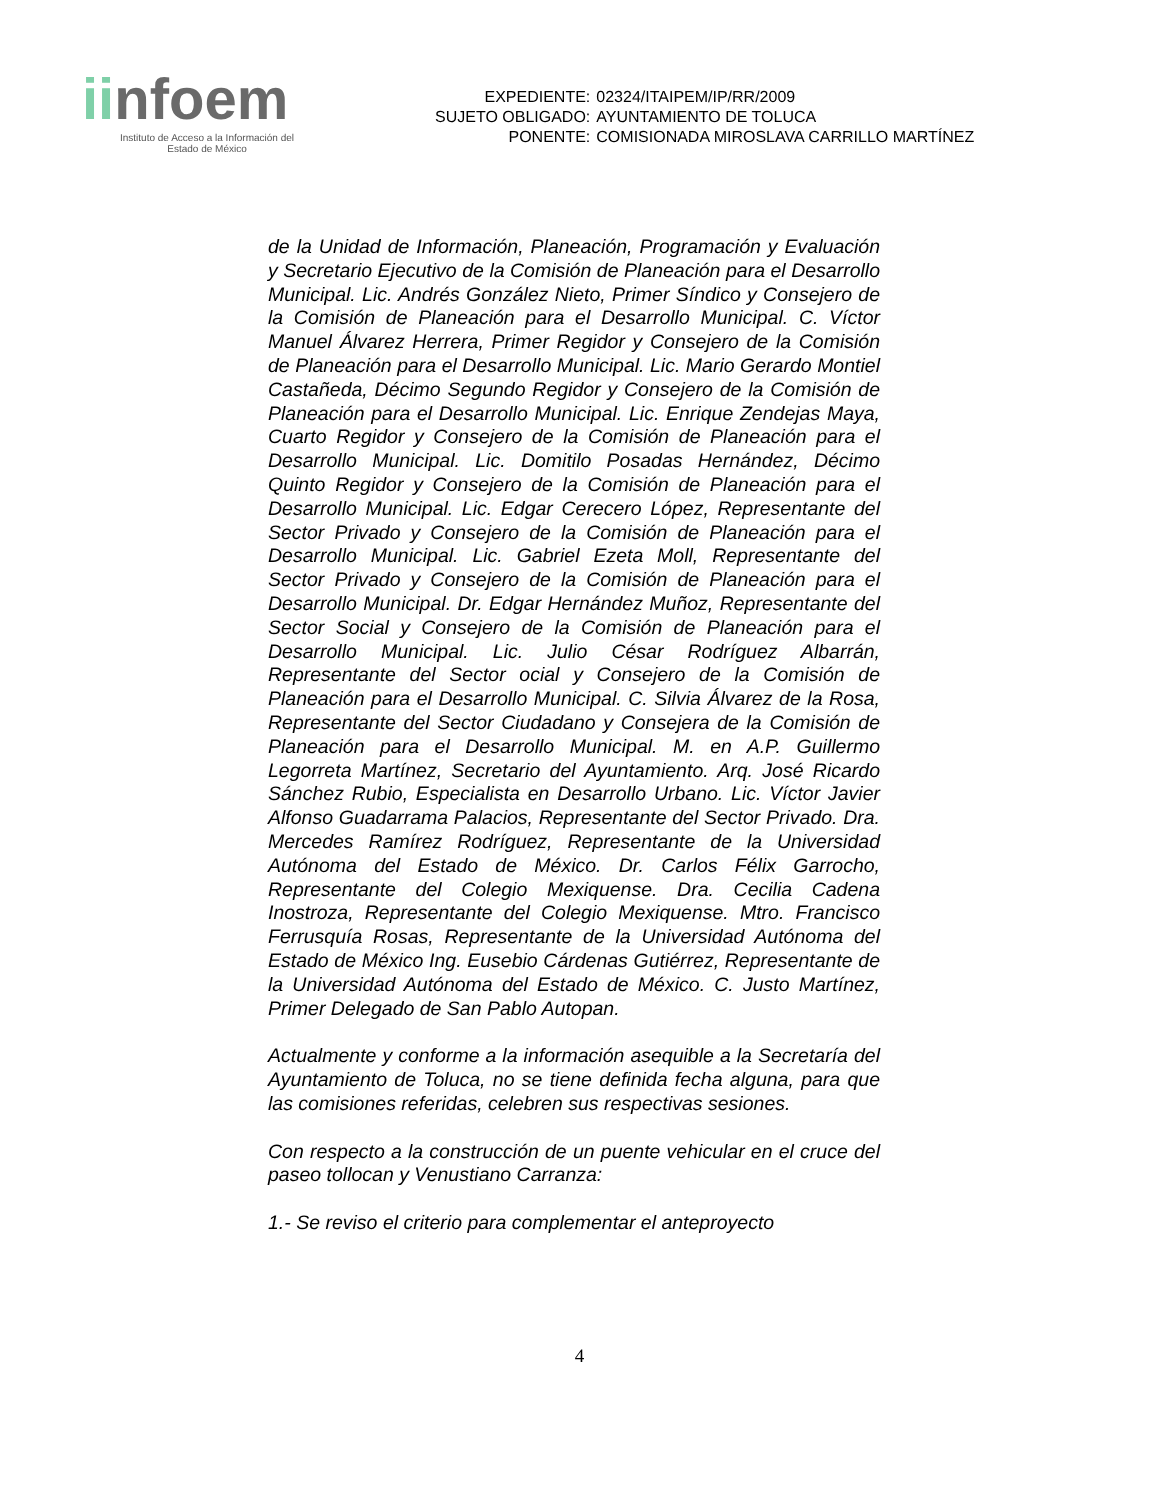iinfoem
Instituto de Acceso a la Información del
Estado de México
| EXPEDIENTE: | 02324/ITAIPEM/IP/RR/2009 |
| SUJETO OBLIGADO: | AYUNTAMIENTO DE TOLUCA |
| PONENTE: | COMISIONADA MIROSLAVA CARRILLO MARTÍNEZ |
de la Unidad de Información, Planeación, Programación y Evaluación y Secretario Ejecutivo de la Comisión de Planeación para el Desarrollo Municipal. Lic. Andrés González Nieto, Primer Síndico y Consejero de la Comisión de Planeación para el Desarrollo Municipal. C. Víctor Manuel Álvarez Herrera, Primer Regidor y Consejero de la Comisión de Planeación para el Desarrollo Municipal. Lic. Mario Gerardo Montiel Castañeda, Décimo Segundo Regidor y Consejero de la Comisión de Planeación para el Desarrollo Municipal. Lic. Enrique Zendejas Maya, Cuarto Regidor y Consejero de la Comisión de Planeación para el Desarrollo Municipal. Lic. Domitilo Posadas Hernández, Décimo Quinto Regidor y Consejero de la Comisión de Planeación para el Desarrollo Municipal. Lic. Edgar Cerecero López, Representante del Sector Privado y Consejero de la Comisión de Planeación para el Desarrollo Municipal. Lic. Gabriel Ezeta Moll, Representante del Sector Privado y Consejero de la Comisión de Planeación para el Desarrollo Municipal. Dr. Edgar Hernández Muñoz, Representante del Sector Social y Consejero de la Comisión de Planeación para el Desarrollo Municipal. Lic. Julio César Rodríguez Albarrán, Representante del Sector ocial y Consejero de la Comisión de Planeación para el Desarrollo Municipal. C. Silvia Álvarez de la Rosa, Representante del Sector Ciudadano y Consejera de la Comisión de Planeación para el Desarrollo Municipal. M. en A.P. Guillermo Legorreta Martínez, Secretario del Ayuntamiento. Arq. José Ricardo Sánchez Rubio, Especialista en Desarrollo Urbano. Lic. Víctor Javier Alfonso Guadarrama Palacios, Representante del Sector Privado. Dra. Mercedes Ramírez Rodríguez, Representante de la Universidad Autónoma del Estado de México. Dr. Carlos Félix Garrocho, Representante del Colegio Mexiquense. Dra. Cecilia Cadena Inostroza, Representante del Colegio Mexiquense. Mtro. Francisco Ferrusquía Rosas, Representante de la Universidad Autónoma del Estado de México Ing. Eusebio Cárdenas Gutiérrez, Representante de la Universidad Autónoma del Estado de México. C. Justo Martínez, Primer Delegado de San Pablo Autopan.
Actualmente y conforme a la información asequible a la Secretaría del Ayuntamiento de Toluca, no se tiene definida fecha alguna, para que las comisiones referidas, celebren sus respectivas sesiones.
Con respecto a la construcción de un puente vehicular en el cruce del paseo tollocan y Venustiano Carranza:
1.- Se reviso el criterio para complementar el anteproyecto
4